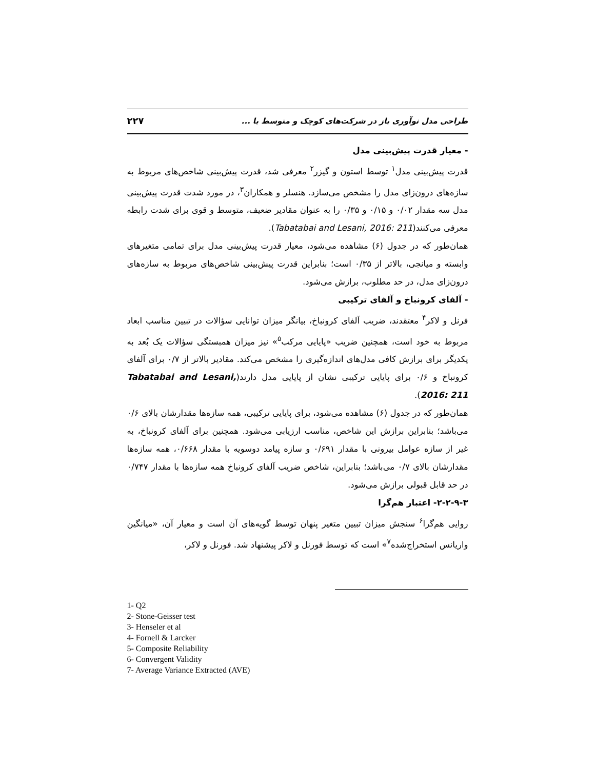طراحی مدل نوآوری باز در شرکت‌های کوچک و متوسط با ... ۲۲۷
- معیار قدرت پیش‌بینی مدل
قدرت پیش‌بینی مدل<sup>۱</sup> توسط استون و گیزر<sup>۲</sup> معرفی شد، قدرت پیش‌بینی شاخص‌های مربوط به سازه‌های درون‌زای مدل را مشخص می‌سازد. هنسلر و همکاران<sup>۳</sup>، در مورد شدت قدرت پیش‌بینی مدل سه مقدار ۰/۰۲ و ۰/۱۵ و ۰/۳۵ را به عنوان مقادیر ضعیف، متوسط و قوی برای شدت رابطه معرفی می‌کنند(Tabatabai and Lesani, 2016: 211).
همان‌طور که در جدول (۶) مشاهده می‌شود، معیار قدرت پیش‌بینی مدل برای تمامی متغیرهای وابسته و میانجی، بالاتر از ۰/۳۵ است؛ بنابراین قدرت پیش‌بینی شاخص‌های مربوط به سازه‌های درون‌زای مدل، در حد مطلوب، برازش می‌شود.
- آلفای کرونباخ و آلفای ترکیبی
فرنل و لاکر<sup>۴</sup> معتقدند، ضریب آلفای کرونباخ، بیانگر میزان توانایی سؤالات در تبیین مناسب ابعاد مربوط به خود است، همچنین ضریب «پایایی مرکب<sup>۵</sup>» نیز میزان همبستگی سؤالات یک بُعد به یکدیگر برای برازش کافی مدل‌های اندازه‌گیری را مشخص می‌کند. مقادیر بالاتر از ۰/۷ برای آلفای کرونباخ و ۰/۶ برای پایایی ترکیبی نشان از پایایی مدل دارند(Tabatabai and Lesani, 2016: 211).
همان‌طور که در جدول (۶) مشاهده می‌شود، برای پایایی ترکیبی، همه سازه‌ها مقدارشان بالای ۰/۶ می‌باشد؛ بنابراین برازش این شاخص، مناسب ارزیابی می‌شود. همچنین برای آلفای کرونباخ، به غیر از سازه عوامل بیرونی با مقدار ۰/۶۹۱ و سازه پیامد دوسویه با مقدار ۰/۶۶۸، همه سازه‌ها مقدارشان بالای ۰/۷ می‌باشد؛ بنابراین، شاخص ضریب آلفای کرونباخ همه سازه‌ها با مقدار ۰/۷۴۷ در حد قابل قبولی برازش می‌شود.
۲-۲-۹-۳- اعتبار هم‌گرا
روایی هم‌گرا<sup>۶</sup> سنجش میزان تبیین متغیر پنهان توسط گویه‌های آن است و معیار آن، «میانگین واریانس استخراج‌شده<sup>۷</sup>» است که توسط فورنل و لاکر پیشنهاد شد. فورنل و لاکر،
1- Q2
2- Stone-Geisser test
3- Henseler et al
4- Fornell & Larcker
5- Composite Reliability
6- Convergent Validity
7- Average Variance Extracted (AVE)